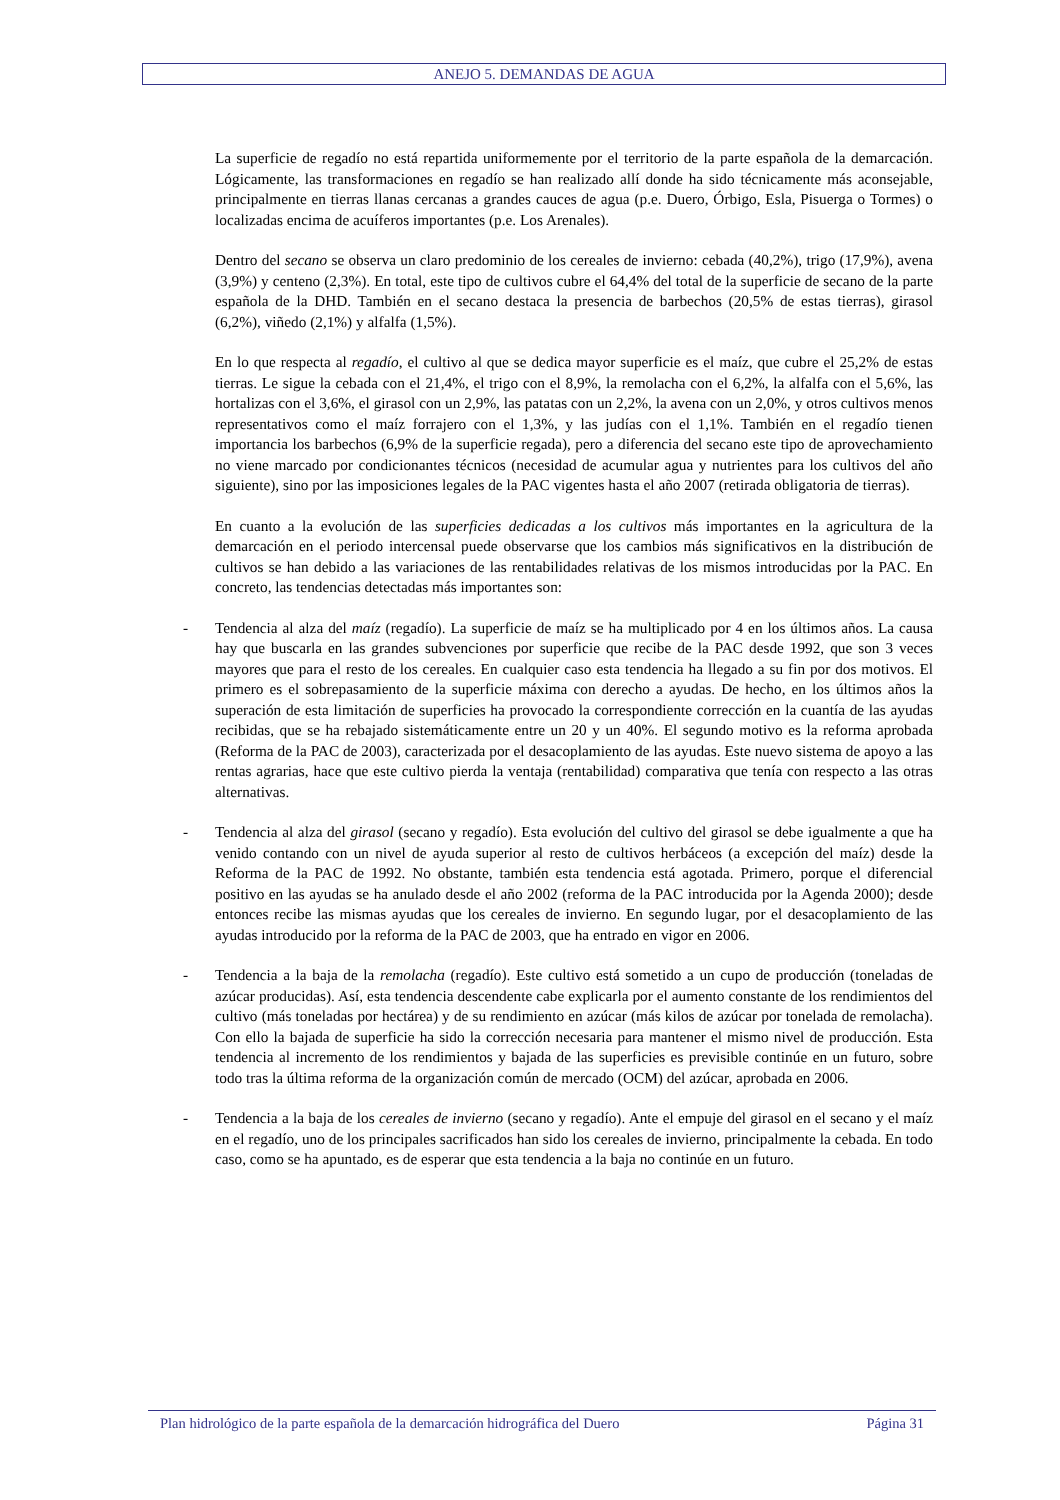ANEJO 5. DEMANDAS DE AGUA
La superficie de regadío no está repartida uniformemente por el territorio de la parte española de la demarcación. Lógicamente, las transformaciones en regadío se han realizado allí donde ha sido técnicamente más aconsejable, principalmente en tierras llanas cercanas a grandes cauces de agua (p.e. Duero, Órbigo, Esla, Pisuerga o Tormes) o localizadas encima de acuíferos importantes (p.e. Los Arenales).
Dentro del secano se observa un claro predominio de los cereales de invierno: cebada (40,2%), trigo (17,9%), avena (3,9%) y centeno (2,3%). En total, este tipo de cultivos cubre el 64,4% del total de la superficie de secano de la parte española de la DHD. También en el secano destaca la presencia de barbechos (20,5% de estas tierras), girasol (6,2%), viñedo (2,1%) y alfalfa (1,5%).
En lo que respecta al regadío, el cultivo al que se dedica mayor superficie es el maíz, que cubre el 25,2% de estas tierras. Le sigue la cebada con el 21,4%, el trigo con el 8,9%, la remolacha con el 6,2%, la alfalfa con el 5,6%, las hortalizas con el 3,6%, el girasol con un 2,9%, las patatas con un 2,2%, la avena con un 2,0%, y otros cultivos menos representativos como el maíz forrajero con el 1,3%, y las judías con el 1,1%. También en el regadío tienen importancia los barbechos (6,9% de la superficie regada), pero a diferencia del secano este tipo de aprovechamiento no viene marcado por condicionantes técnicos (necesidad de acumular agua y nutrientes para los cultivos del año siguiente), sino por las imposiciones legales de la PAC vigentes hasta el año 2007 (retirada obligatoria de tierras).
En cuanto a la evolución de las superficies dedicadas a los cultivos más importantes en la agricultura de la demarcación en el periodo intercensal puede observarse que los cambios más significativos en la distribución de cultivos se han debido a las variaciones de las rentabilidades relativas de los mismos introducidas por la PAC. En concreto, las tendencias detectadas más importantes son:
- Tendencia al alza del maíz (regadío). La superficie de maíz se ha multiplicado por 4 en los últimos años. La causa hay que buscarla en las grandes subvenciones por superficie que recibe de la PAC desde 1992, que son 3 veces mayores que para el resto de los cereales. En cualquier caso esta tendencia ha llegado a su fin por dos motivos. El primero es el sobrepasamiento de la superficie máxima con derecho a ayudas. De hecho, en los últimos años la superación de esta limitación de superficies ha provocado la correspondiente corrección en la cuantía de las ayudas recibidas, que se ha rebajado sistemáticamente entre un 20 y un 40%. El segundo motivo es la reforma aprobada (Reforma de la PAC de 2003), caracterizada por el desacoplamiento de las ayudas. Este nuevo sistema de apoyo a las rentas agrarias, hace que este cultivo pierda la ventaja (rentabilidad) comparativa que tenía con respecto a las otras alternativas.
- Tendencia al alza del girasol (secano y regadío). Esta evolución del cultivo del girasol se debe igualmente a que ha venido contando con un nivel de ayuda superior al resto de cultivos herbáceos (a excepción del maíz) desde la Reforma de la PAC de 1992. No obstante, también esta tendencia está agotada. Primero, porque el diferencial positivo en las ayudas se ha anulado desde el año 2002 (reforma de la PAC introducida por la Agenda 2000); desde entonces recibe las mismas ayudas que los cereales de invierno. En segundo lugar, por el desacoplamiento de las ayudas introducido por la reforma de la PAC de 2003, que ha entrado en vigor en 2006.
- Tendencia a la baja de la remolacha (regadío). Este cultivo está sometido a un cupo de producción (toneladas de azúcar producidas). Así, esta tendencia descendente cabe explicarla por el aumento constante de los rendimientos del cultivo (más toneladas por hectárea) y de su rendimiento en azúcar (más kilos de azúcar por tonelada de remolacha). Con ello la bajada de superficie ha sido la corrección necesaria para mantener el mismo nivel de producción. Esta tendencia al incremento de los rendimientos y bajada de las superficies es previsible continúe en un futuro, sobre todo tras la última reforma de la organización común de mercado (OCM) del azúcar, aprobada en 2006.
- Tendencia a la baja de los cereales de invierno (secano y regadío). Ante el empuje del girasol en el secano y el maíz en el regadío, uno de los principales sacrificados han sido los cereales de invierno, principalmente la cebada. En todo caso, como se ha apuntado, es de esperar que esta tendencia a la baja no continúe en un futuro.
Plan hidrológico de la parte española de la demarcación hidrográfica del Duero Página 31